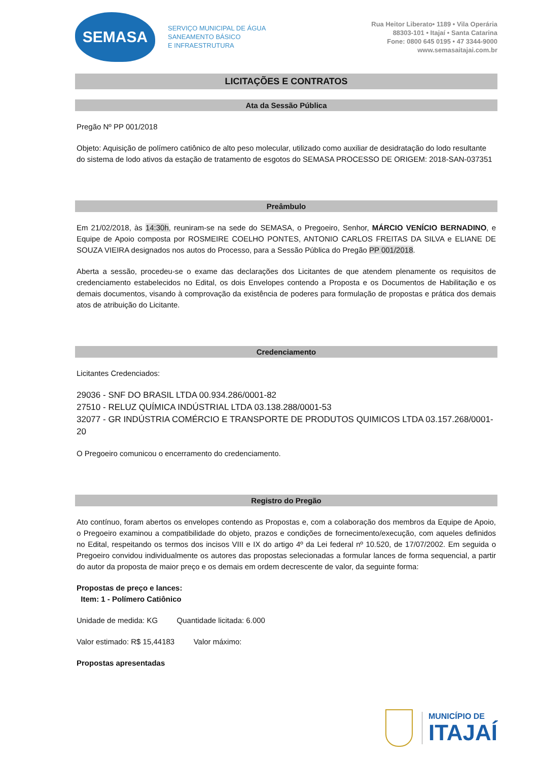SEMASA
SERVIÇO MUNICIPAL DE ÁGUA
SANEAMENTO BÁSICO
E INFRAESTRUTURA
Rua Heitor Liberato• 1189 • Vila Operária
88303-101 • Itajaí • Santa Catarina
Fone: 0800 645 0195 • 47 3344-9000
www.semasaitajai.com.br
LICITAÇÕES E CONTRATOS
Ata da Sessão Pública
Pregão Nº PP 001/2018
Objeto: Aquisição de polímero catiônico de alto peso molecular, utilizado como auxiliar de desidratação do lodo resultante do sistema de lodo ativos da estação de tratamento de esgotos do SEMASA PROCESSO DE ORIGEM: 2018-SAN-037351
Preâmbulo
Em 21/02/2018, às 14:30h, reuniram-se na sede do SEMASA, o Pregoeiro, Senhor, MÁRCIO VENÍCIO BERNADINO, e Equipe de Apoio composta por ROSMEIRE COELHO PONTES, ANTONIO CARLOS FREITAS DA SILVA e ELIANE DE SOUZA VIEIRA designados nos autos do Processo, para a Sessão Pública do Pregão PP 001/2018.
Aberta a sessão, procedeu-se o exame das declarações dos Licitantes de que atendem plenamente os requisitos de credenciamento estabelecidos no Edital, os dois Envelopes contendo a Proposta e os Documentos de Habilitação e os demais documentos, visando à comprovação da existência de poderes para formulação de propostas e prática dos demais atos de atribuição do Licitante.
Credenciamento
Licitantes Credenciados:
29036 - SNF DO BRASIL LTDA 00.934.286/0001-82
27510 - RELUZ QUÍMICA INDÚSTRIAL LTDA 03.138.288/0001-53
32077 - GR INDÚSTRIA COMÉRCIO E TRANSPORTE DE PRODUTOS QUIMICOS LTDA 03.157.268/0001-20
O Pregoeiro comunicou o encerramento do credenciamento.
Registro do Pregão
Ato contínuo, foram abertos os envelopes contendo as Propostas e, com a colaboração dos membros da Equipe de Apoio, o Pregoeiro examinou a compatibilidade do objeto, prazos e condições de fornecimento/execução, com aqueles definidos no Edital, respeitando os termos dos incisos VIII e IX do artigo 4º da Lei federal nº 10.520, de 17/07/2002. Em seguida o Pregoeiro convidou individualmente os autores das propostas selecionadas a formular lances de forma sequencial, a partir do autor da proposta de maior preço e os demais em ordem decrescente de valor, da seguinte forma:
Propostas de preço e lances:
Item: 1 - Polímero Catiônico
Unidade de medida: KG Quantidade licitada: 6.000
Valor estimado: R$ 15,44183 Valor máximo:
Propostas apresentadas
MUNICÍPIO DE
ITAJAÍ